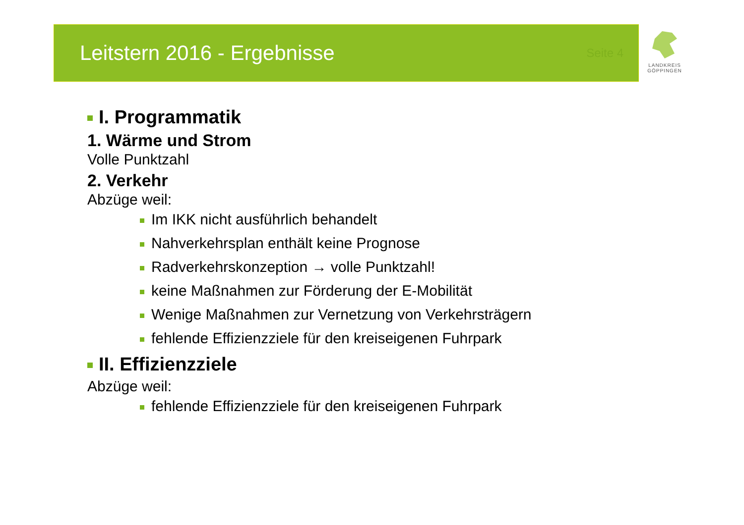Leitstern 2016 - Ergebnisse
Seite 4
LANDKREIS
GÖPPINGEN
I. Programmatik
1. Wärme und Strom
Volle Punktzahl
2. Verkehr
Abzüge weil:
Im IKK nicht ausführlich behandelt
Nahverkehrsplan enthält keine Prognose
Radverkehrskonzeption → volle Punktzahl!
keine Maßnahmen zur Förderung der E-Mobilität
Wenige Maßnahmen zur Vernetzung von Verkehrsträgern
fehlende Effizienzziele für den kreiseigenen Fuhrpark
II. Effizienzziele
Abzüge weil:
fehlende Effizienzziele für den kreiseigenen Fuhrpark